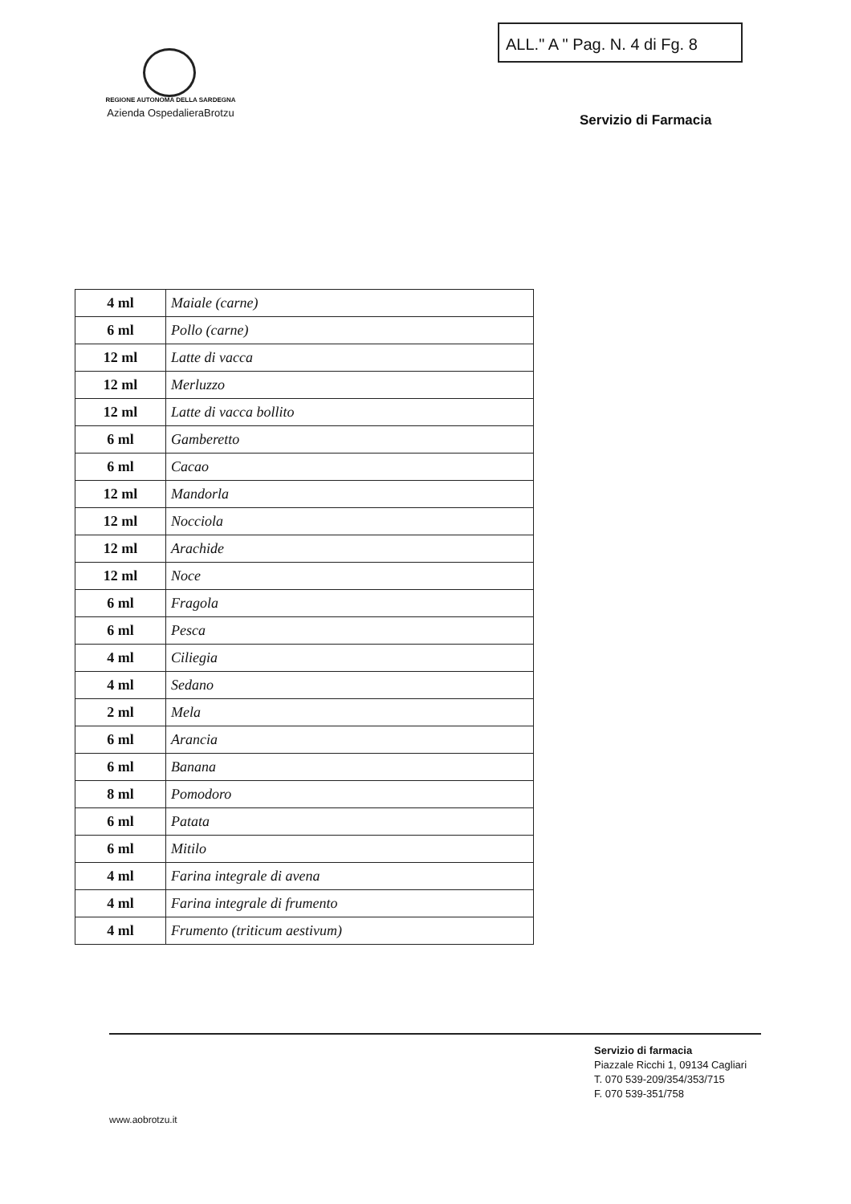ALL." A " Pag. N. 4 di Fg. 8
REGIONE AUTONOMA DELLA SARDEGNA
Azienda OspedalieraBrotzu
Servizio di Farmacia
| 4 ml | Maiale (carne) |
| 6 ml | Pollo (carne) |
| 12 ml | Latte di vacca |
| 12 ml | Merluzzo |
| 12 ml | Latte di vacca bollito |
| 6 ml | Gamberetto |
| 6 ml | Cacao |
| 12 ml | Mandorla |
| 12 ml | Nocciola |
| 12 ml | Arachide |
| 12 ml | Noce |
| 6 ml | Fragola |
| 6 ml | Pesca |
| 4 ml | Ciliegia |
| 4 ml | Sedano |
| 2 ml | Mela |
| 6 ml | Arancia |
| 6 ml | Banana |
| 8 ml | Pomodoro |
| 6 ml | Patata |
| 6 ml | Mitilo |
| 4 ml | Farina integrale di avena |
| 4 ml | Farina integrale di frumento |
| 4 ml | Frumento (triticum aestivum) |
Servizio di farmacia
Piazzale Ricchi 1, 09134 Cagliari
T. 070 539-209/354/353/715
F. 070 539-351/758
www.aobrotzu.it